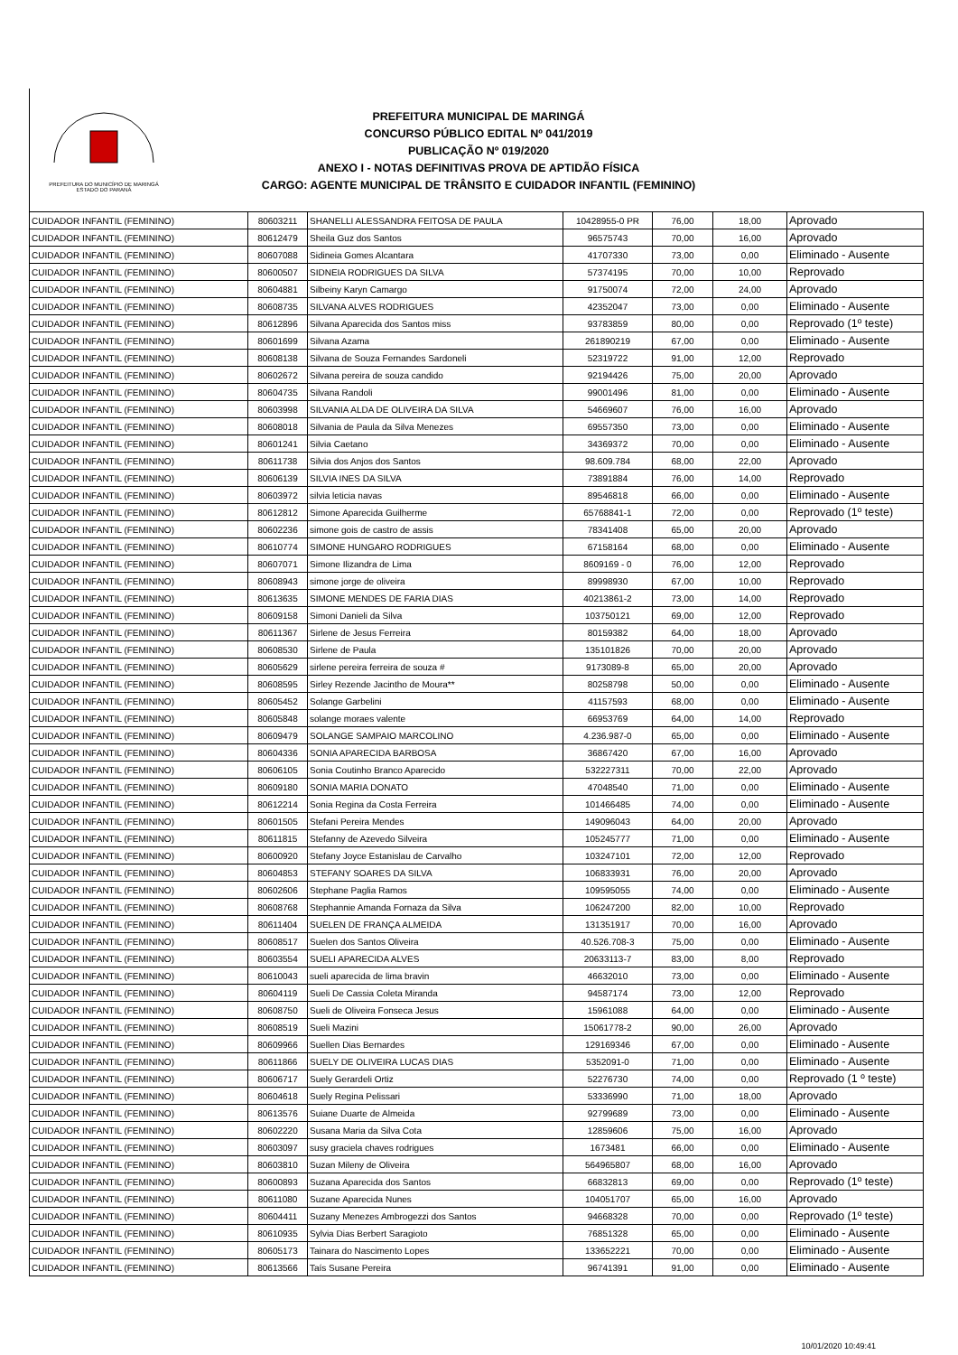PREFEITURA DO MUNICÍPIO DE MARINGÁ
ESTADO DO PARANÁ
PREFEITURA MUNICIPAL DE MARINGÁ
CONCURSO PÚBLICO EDITAL Nº 041/2019
PUBLICAÇÃO Nº 019/2020
ANEXO I - NOTAS DEFINITIVAS PROVA DE APTIDÃO FÍSICA
CARGO: AGENTE MUNICIPAL DE TRÂNSITO E CUIDADOR INFANTIL (FEMININO)
| CUIDADOR INFANTIL (FEMININO) | 80603211 | SHANELLI ALESSANDRA FEITOSA DE PAULA | 10428955-0 PR | 76,00 | 18,00 | Aprovado |
| CUIDADOR INFANTIL (FEMININO) | 80612479 | Sheila Guz dos Santos | 96575743 | 70,00 | 16,00 | Aprovado |
| CUIDADOR INFANTIL (FEMININO) | 80607088 | Sidineia Gomes Alcantara | 41707330 | 73,00 | 0,00 | Eliminado - Ausente |
| CUIDADOR INFANTIL (FEMININO) | 80600507 | SIDNEIA RODRIGUES DA SILVA | 57374195 | 70,00 | 10,00 | Reprovado |
| CUIDADOR INFANTIL (FEMININO) | 80604881 | Silbeiny Karyn Camargo | 91750074 | 72,00 | 24,00 | Aprovado |
| CUIDADOR INFANTIL (FEMININO) | 80608735 | SILVANA ALVES RODRIGUES | 42352047 | 73,00 | 0,00 | Eliminado - Ausente |
| CUIDADOR INFANTIL (FEMININO) | 80612896 | Silvana Aparecida dos Santos miss | 93783859 | 80,00 | 0,00 | Reprovado (1º teste) |
| CUIDADOR INFANTIL (FEMININO) | 80601699 | Silvana Azama | 261890219 | 67,00 | 0,00 | Eliminado - Ausente |
| CUIDADOR INFANTIL (FEMININO) | 80608138 | Silvana de Souza Fernandes Sardoneli | 52319722 | 91,00 | 12,00 | Reprovado |
| CUIDADOR INFANTIL (FEMININO) | 80602672 | Silvana pereira de souza candido | 92194426 | 75,00 | 20,00 | Aprovado |
| CUIDADOR INFANTIL (FEMININO) | 80604735 | Silvana Randoli | 99001496 | 81,00 | 0,00 | Eliminado - Ausente |
| CUIDADOR INFANTIL (FEMININO) | 80603998 | SILVANIA ALDA DE OLIVEIRA DA SILVA | 54669607 | 76,00 | 16,00 | Aprovado |
| CUIDADOR INFANTIL (FEMININO) | 80608018 | Silvania de Paula da Silva Menezes | 69557350 | 73,00 | 0,00 | Eliminado - Ausente |
| CUIDADOR INFANTIL (FEMININO) | 80601241 | Silvia Caetano | 34369372 | 70,00 | 0,00 | Eliminado - Ausente |
| CUIDADOR INFANTIL (FEMININO) | 80611738 | Silvia dos Anjos dos Santos | 98.609.784 | 68,00 | 22,00 | Aprovado |
| CUIDADOR INFANTIL (FEMININO) | 80606139 | SILVIA INES DA SILVA | 73891884 | 76,00 | 14,00 | Reprovado |
| CUIDADOR INFANTIL (FEMININO) | 80603972 | silvia leticia navas | 89546818 | 66,00 | 0,00 | Eliminado - Ausente |
| CUIDADOR INFANTIL (FEMININO) | 80612812 | Simone Aparecida Guilherme | 65768841-1 | 72,00 | 0,00 | Reprovado (1º teste) |
| CUIDADOR INFANTIL (FEMININO) | 80602236 | simone gois de castro de assis | 78341408 | 65,00 | 20,00 | Aprovado |
| CUIDADOR INFANTIL (FEMININO) | 80610774 | SIMONE HUNGARO RODRIGUES | 67158164 | 68,00 | 0,00 | Eliminado - Ausente |
| CUIDADOR INFANTIL (FEMININO) | 80607071 | Simone Ilizandra de Lima | 8609169 - 0 | 76,00 | 12,00 | Reprovado |
| CUIDADOR INFANTIL (FEMININO) | 80608943 | simone jorge de oliveira | 89998930 | 67,00 | 10,00 | Reprovado |
| CUIDADOR INFANTIL (FEMININO) | 80613635 | SIMONE MENDES DE FARIA DIAS | 40213861-2 | 73,00 | 14,00 | Reprovado |
| CUIDADOR INFANTIL (FEMININO) | 80609158 | Simoni Danieli da Silva | 103750121 | 69,00 | 12,00 | Reprovado |
| CUIDADOR INFANTIL (FEMININO) | 80611367 | Sirlene de Jesus Ferreira | 80159382 | 64,00 | 18,00 | Aprovado |
| CUIDADOR INFANTIL (FEMININO) | 80608530 | Sirlene de Paula | 135101826 | 70,00 | 20,00 | Aprovado |
| CUIDADOR INFANTIL (FEMININO) | 80605629 | sirlene pereira ferreira de souza # | 9173089-8 | 65,00 | 20,00 | Aprovado |
| CUIDADOR INFANTIL (FEMININO) | 80608595 | Sirley Rezende Jacintho de Moura** | 80258798 | 50,00 | 0,00 | Eliminado - Ausente |
| CUIDADOR INFANTIL (FEMININO) | 80605452 | Solange Garbelini | 41157593 | 68,00 | 0,00 | Eliminado - Ausente |
| CUIDADOR INFANTIL (FEMININO) | 80605848 | solange moraes valente | 66953769 | 64,00 | 14,00 | Reprovado |
| CUIDADOR INFANTIL (FEMININO) | 80609479 | SOLANGE SAMPAIO MARCOLINO | 4.236.987-0 | 65,00 | 0,00 | Eliminado - Ausente |
| CUIDADOR INFANTIL (FEMININO) | 80604336 | SONIA APARECIDA BARBOSA | 36867420 | 67,00 | 16,00 | Aprovado |
| CUIDADOR INFANTIL (FEMININO) | 80606105 | Sonia Coutinho Branco Aparecido | 532227311 | 70,00 | 22,00 | Aprovado |
| CUIDADOR INFANTIL (FEMININO) | 80609180 | SONIA MARIA DONATO | 47048540 | 71,00 | 0,00 | Eliminado - Ausente |
| CUIDADOR INFANTIL (FEMININO) | 80612214 | Sonia Regina da Costa Ferreira | 101466485 | 74,00 | 0,00 | Eliminado - Ausente |
| CUIDADOR INFANTIL (FEMININO) | 80601505 | Stefani Pereira Mendes | 149096043 | 64,00 | 20,00 | Aprovado |
| CUIDADOR INFANTIL (FEMININO) | 80611815 | Stefanny de Azevedo Silveira | 105245777 | 71,00 | 0,00 | Eliminado - Ausente |
| CUIDADOR INFANTIL (FEMININO) | 80600920 | Stefany Joyce Estanislau de Carvalho | 103247101 | 72,00 | 12,00 | Reprovado |
| CUIDADOR INFANTIL (FEMININO) | 80604853 | STEFANY SOARES DA SILVA | 106833931 | 76,00 | 20,00 | Aprovado |
| CUIDADOR INFANTIL (FEMININO) | 80602606 | Stephane Paglia Ramos | 109595055 | 74,00 | 0,00 | Eliminado - Ausente |
| CUIDADOR INFANTIL (FEMININO) | 80608768 | Stephannie Amanda Fornaza da Silva | 106247200 | 82,00 | 10,00 | Reprovado |
| CUIDADOR INFANTIL (FEMININO) | 80611404 | SUELEN DE FRANÇA ALMEIDA | 131351917 | 70,00 | 16,00 | Aprovado |
| CUIDADOR INFANTIL (FEMININO) | 80608517 | Suelen dos Santos Oliveira | 40.526.708-3 | 75,00 | 0,00 | Eliminado - Ausente |
| CUIDADOR INFANTIL (FEMININO) | 80603554 | SUELI APARECIDA ALVES | 20633113-7 | 83,00 | 8,00 | Reprovado |
| CUIDADOR INFANTIL (FEMININO) | 80610043 | sueli aparecida de lima bravin | 46632010 | 73,00 | 0,00 | Eliminado - Ausente |
| CUIDADOR INFANTIL (FEMININO) | 80604119 | Sueli De Cassia Coleta Miranda | 94587174 | 73,00 | 12,00 | Reprovado |
| CUIDADOR INFANTIL (FEMININO) | 80608750 | Sueli de Oliveira Fonseca Jesus | 15961088 | 64,00 | 0,00 | Eliminado - Ausente |
| CUIDADOR INFANTIL (FEMININO) | 80608519 | Sueli Mazini | 15061778-2 | 90,00 | 26,00 | Aprovado |
| CUIDADOR INFANTIL (FEMININO) | 80609966 | Suellen Dias Bernardes | 129169346 | 67,00 | 0,00 | Eliminado - Ausente |
| CUIDADOR INFANTIL (FEMININO) | 80611866 | SUELY DE OLIVEIRA LUCAS DIAS | 5352091-0 | 71,00 | 0,00 | Eliminado - Ausente |
| CUIDADOR INFANTIL (FEMININO) | 80606717 | Suely Gerardeli Ortiz | 52276730 | 74,00 | 0,00 | Reprovado (1 º teste) |
| CUIDADOR INFANTIL (FEMININO) | 80604618 | Suely Regina Pelissari | 53336990 | 71,00 | 18,00 | Aprovado |
| CUIDADOR INFANTIL (FEMININO) | 80613576 | Suiane Duarte de Almeida | 92799689 | 73,00 | 0,00 | Eliminado - Ausente |
| CUIDADOR INFANTIL (FEMININO) | 80602220 | Susana Maria da Silva Cota | 12859606 | 75,00 | 16,00 | Aprovado |
| CUIDADOR INFANTIL (FEMININO) | 80603097 | susy graciela chaves rodrigues | 1673481 | 66,00 | 0,00 | Eliminado - Ausente |
| CUIDADOR INFANTIL (FEMININO) | 80603810 | Suzan Mileny de Oliveira | 564965807 | 68,00 | 16,00 | Aprovado |
| CUIDADOR INFANTIL (FEMININO) | 80600893 | Suzana Aparecida dos Santos | 66832813 | 69,00 | 0,00 | Reprovado (1º teste) |
| CUIDADOR INFANTIL (FEMININO) | 80611080 | Suzane Aparecida Nunes | 104051707 | 65,00 | 16,00 | Aprovado |
| CUIDADOR INFANTIL (FEMININO) | 80604411 | Suzany Menezes Ambrogezzi dos Santos | 94668328 | 70,00 | 0,00 | Reprovado (1º teste) |
| CUIDADOR INFANTIL (FEMININO) | 80610935 | Sylvia Dias Berbert Saragioto | 76851328 | 65,00 | 0,00 | Eliminado - Ausente |
| CUIDADOR INFANTIL (FEMININO) | 80605173 | Tainara do Nascimento Lopes | 133652221 | 70,00 | 0,00 | Eliminado - Ausente |
| CUIDADOR INFANTIL (FEMININO) | 80613566 | Taís Susane Pereira | 96741391 | 91,00 | 0,00 | Eliminado - Ausente |
10/01/2020 10:49:41